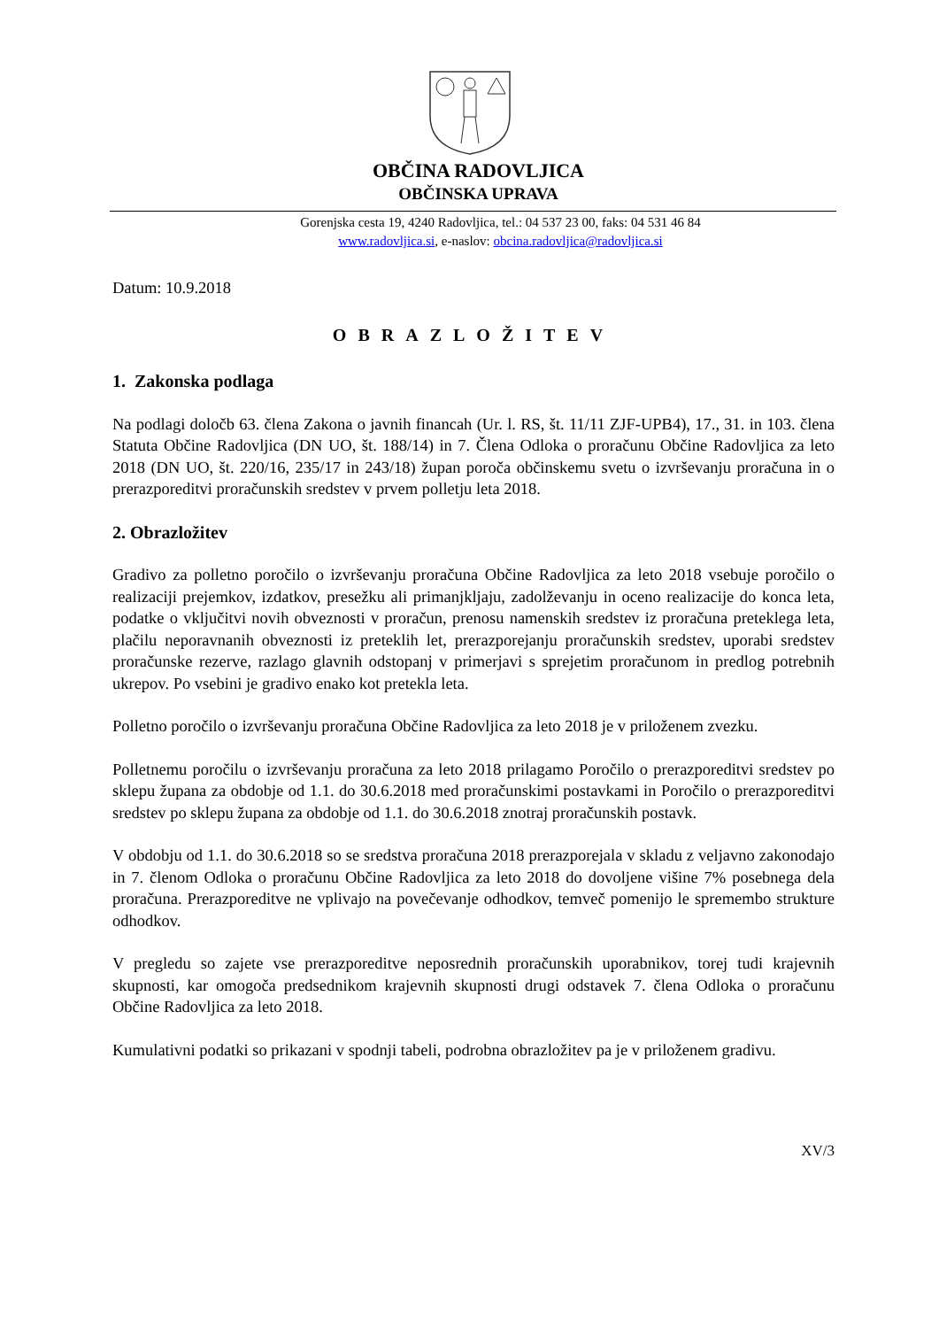OBČINA RADOVLJICA
OBČINSKA UPRAVA
Gorenjska cesta 19, 4240 Radovljica, tel.: 04 537 23 00, faks: 04 531 46 84
www.radovljica.si, e-naslov: obcina.radovljica@radovljica.si
Datum: 10.9.2018
OBRAZLOŽITEV
1. Zakonska podlaga
Na podlagi določb 63. člena Zakona o javnih financah (Ur. l. RS, št. 11/11 ZJF-UPB4), 17., 31. in 103. člena Statuta Občine Radovljica (DN UO, št. 188/14) in 7. Člena Odloka o proračunu Občine Radovljica za leto 2018 (DN UO, št. 220/16, 235/17 in 243/18) župan poroča občinskemu svetu o izvrševanju proračuna in o prerazporeditvi proračunskih sredstev v prvem polletju leta 2018.
2. Obrazložitev
Gradivo za polletno poročilo o izvrševanju proračuna Občine Radovljica za leto 2018 vsebuje poročilo o realizaciji prejemkov, izdatkov, presežku ali primanjkljaju, zadolževanju in oceno realizacije do konca leta, podatke o vključitvi novih obveznosti v proračun, prenosu namenskih sredstev iz proračuna preteklega leta, plačilu neporavnanih obveznosti iz preteklih let, prerazporejanju proračunskih sredstev, uporabi sredstev proračunske rezerve, razlago glavnih odstopanj v primerjavi s sprejetim proračunom in predlog potrebnih ukrepov. Po vsebini je gradivo enako kot pretekla leta.
Polletno poročilo o izvrševanju proračuna Občine Radovljica za leto 2018 je v priloženem zvezku.
Polletnemu poročilu o izvrševanju proračuna za leto 2018 prilagamo Poročilo o prerazporeditvi sredstev po sklepu župana za obdobje od 1.1. do 30.6.2018 med proračunskimi postavkami in Poročilo o prerazporeditvi sredstev po sklepu župana za obdobje od 1.1. do 30.6.2018 znotraj proračunskih postavk.
V obdobju od 1.1. do 30.6.2018 so se sredstva proračuna 2018 prerazporejala v skladu z veljavno zakonodajo in 7. členom Odloka o proračunu Občine Radovljica za leto 2018 do dovoljene višine 7% posebnega dela proračuna. Prerazporeditve ne vplivajo na povečevanje odhodkov, temveč pomenijo le spremembo strukture odhodkov.
V pregledu so zajete vse prerazporeditve neposrednih proračunskih uporabnikov, torej tudi krajevnih skupnosti, kar omogoča predsednikom krajevnih skupnosti drugi odstavek 7. člena Odloka o proračunu Občine Radovljica za leto 2018.
Kumulativni podatki so prikazani v spodnji tabeli, podrobna obrazložitev pa je v priloženem gradivu.
XV/3